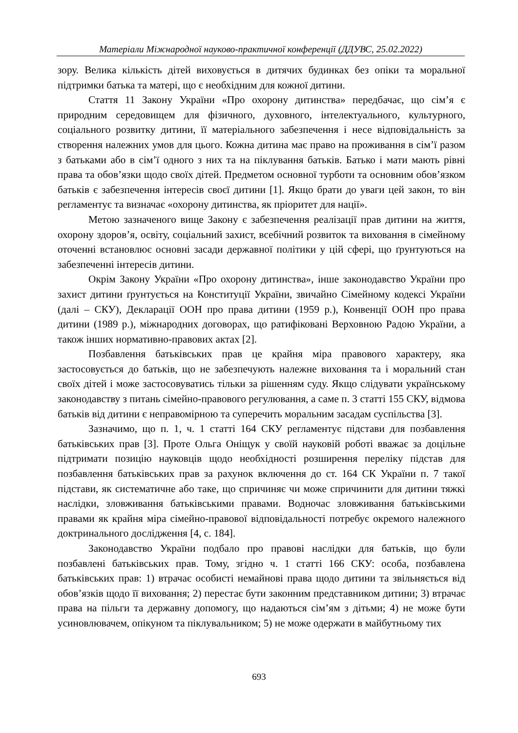Матеріали Міжнародної науково-практичної конференції (ДДУВС, 25.02.2022)
зору. Велика кількість дітей виховується в дитячих будинках без опіки та моральної підтримки батька та матері, що є необхідним для кожної дитини.
Стаття 11 Закону України «Про охорону дитинства» передбачає, що сім’я є природним середовищем для фізичного, духовного, інтелектуального, культурного, соціального розвитку дитини, її матеріального забезпечення і несе відповідальність за створення належних умов для цього. Кожна дитина має право на проживання в сім’ї разом з батьками або в сім’ї одного з них та на піклування батьків. Батько і мати мають рівні права та обов’язки щодо своїх дітей. Предметом основної турботи та основним обов’язком батьків є забезпечення інтересів своєї дитини [1]. Якщо брати до уваги цей закон, то він регламентує та визначає «охорону дитинства, як пріоритет для нації».
Метою зазначеного вище Закону є забезпечення реалізації прав дитини на життя, охорону здоров’я, освіту, соціальний захист, всебічний розвиток та виховання в сімейному оточенні встановлює основні засади державної політики у цій сфері, що ґрунтуються на забезпеченні інтересів дитини.
Окрім Закону України «Про охорону дитинства», інше законодавство України про захист дитини ґрунтується на Конституції України, звичайно Сімейному кодексі України (далі – СКУ), Декларації ООН про права дитини (1959 р.), Конвенції ООН про права дитини (1989 р.), міжнародних договорах, що ратифіковані Верховною Радою України, а також інших нормативно-правових актах [2].
Позбавлення батьківських прав це крайня міра правового характеру, яка застосовується до батьків, що не забезпечують належне виховання та і моральний стан своїх дітей і може застосовуватись тільки за рішенням суду. Якщо слідувати українському законодавству з питань сімейно-правового регулювання, а саме п. 3 статті 155 СКУ, відмова батьків від дитини є неправомірною та суперечить моральним засадам суспільства [3].
Зазначимо, що п. 1, ч. 1 статті 164 СКУ регламентує підстави для позбавлення батьківських прав [3]. Проте Ольга Оніщук у своїй науковій роботі вважає за доцільне підтримати позицію науковців щодо необхідності розширення переліку підстав для позбавлення батьківських прав за рахунок включення до ст. 164 СК України п. 7 такої підстави, як систематичне або таке, що спричиняє чи може спричинити для дитини тяжкі наслідки, зловживання батьківськими правами. Водночас зловживання батьківськими правами як крайня міра сімейно-правової відповідальності потребує окремого належного доктринального дослідження [4, с. 184].
Законодавство України подбало про правові наслідки для батьків, що були позбавлені батьківських прав. Тому, згідно ч. 1 статті 166 СКУ: особа, позбавлена батьківських прав: 1) втрачає особисті немайнові права щодо дитини та звільняється від обов’язків щодо її виховання; 2) перестає бути законним представником дитини; 3) втрачає права на пільги та державну допомогу, що надаються сім’ям з дітьми; 4) не може бути усиновлювачем, опікуном та піклувальником; 5) не може одержати в майбутньому тих
693